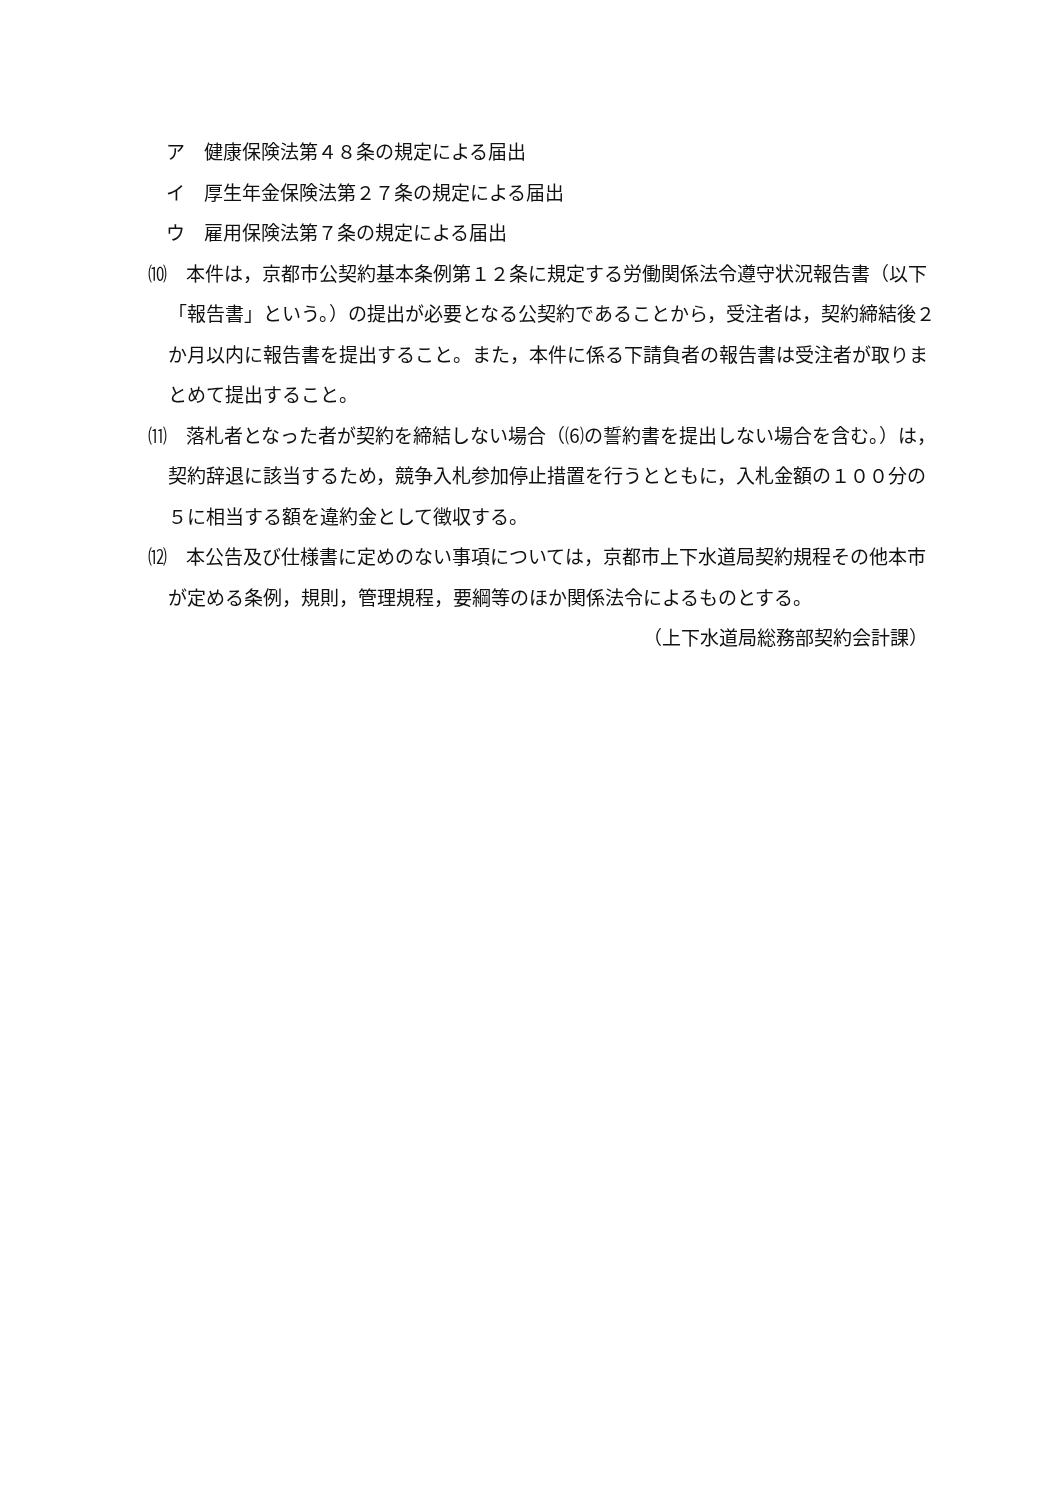ア　健康保険法第４８条の規定による届出
イ　厚生年金保険法第２７条の規定による届出
ウ　雇用保険法第７条の規定による届出
⑽　本件は，京都市公契約基本条例第１２条に規定する労働関係法令遵守状況報告書（以下「報告書」という。）の提出が必要となる公契約であることから，受注者は，契約締結後２か月以内に報告書を提出すること。また，本件に係る下請負者の報告書は受注者が取りまとめて提出すること。
⑾　落札者となった者が契約を締結しない場合（⑹の誓約書を提出しない場合を含む。）は，契約辞退に該当するため，競争入札参加停止措置を行うとともに，入札金額の１００分の５に相当する額を違約金として徴収する。
⑿　本公告及び仕様書に定めのない事項については，京都市上下水道局契約規程その他本市が定める条例，規則，管理規程，要綱等のほか関係法令によるものとする。
（上下水道局総務部契約会計課）